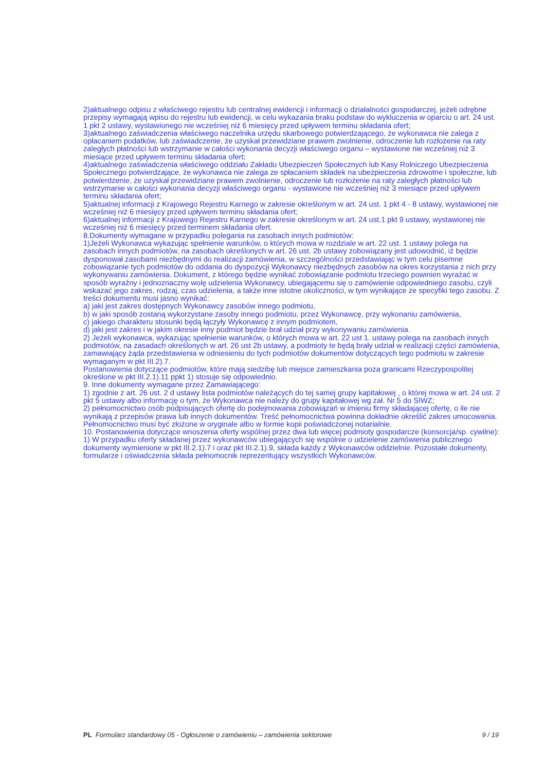2)aktualnego odpisu z właściwego rejestru lub centralnej ewidencji i informacji o działalności gospodarczej, jeżeli odrębne przepisy wymagają wpisu do rejestru lub ewidencji, w celu wykazania braku podstaw do wykluczenia w oparciu o art. 24 ust. 1 pkt 2 ustawy, wystawionego nie wcześniej niż 6 miesięcy przed upływem terminu składania ofert;
3)aktualnego zaświadczenia właściwego naczelnika urzędu skarbowego potwierdzającego, że wykonawca nie zalega z opłacaniem podatków, lub zaświadczenie, że uzyskał przewidziane prawem zwolnienie, odroczenie lub rozłożenie na raty zaległych płatności lub wstrzymanie w całości wykonania decyzji właściwego organu – wystawione nie wcześniej niż 3 miesiące przed upływem terminu składania ofert;
4)aktualnego zaświadczenia właściwego oddziału Zakładu Ubezpieczeń Społecznych lub Kasy Rolniczego Ubezpieczenia Społecznego potwierdzające, że wykonawca nie zalega ze spłacaniem składek na ubezpieczenia zdrowotne i społeczne, lub potwierdzenie, że uzyskał przewidziane prawem zwolnienie, odroczenie lub rozłożenie na raty zaległych płatności lub wstrzymanie w całości wykonania decyzji właściwego organu - wystawione nie wcześniej niż 3 miesiące przed upływem terminu składania ofert;
5)aktualnej informacji z Krajowego Rejestru Karnego w zakresie określonym w art. 24 ust. 1 pkt 4 - 8 ustawy, wystawionej nie wcześniej niż 6 miesięcy przed upływem terminu składania ofert;
6)aktualnej informacji z Krajowego Rejestru Karnego w zakresie określonym w art. 24 ust.1 pkt 9 ustawy, wystawionej nie wcześniej niż 6 miesięcy przed terminem składania ofert.
8.Dokumenty wymagane w przypadku polegania na zasobach innych podmiotów:
1)Jeżeli Wykonawca wykazując spełnienie warunków, o których mowa w rozdziale w art. 22 ust. 1 ustawy polega na zasobach innych podmiotów, na zasobach określonych w art. 26 ust. 2b ustawy zobowiązany jest udowodnić, iż będzie dysponował zasobami niezbędnymi do realizacji zamówienia, w szczególności przedstawiając w tym celu pisemne zobowiązanie tych podmiotów do oddania do dyspozycji Wykonawcy niezbędnych zasobów na okres korzystania z nich przy wykonywaniu zamówienia. Dokument, z którego będzie wynikać zobowiązanie podmiotu trzeciego powinien wyrażać w sposób wyraźny i jednoznaczny wolę udzielenia Wykonawcy, ubiegającemu się o zamówienie odpowiedniego zasobu, czyli wskazać jego zakres, rodzaj, czas udzielenia, a także inne istotne okoliczności, w tym wynikające ze specyfiki tego zasobu. Z treści dokumentu musi jasno wynikać:
a) jaki jest zakres dostępnych Wykonawcy zasobów innego podmiotu,
b) w jaki sposób zostaną wykorzystane zasoby innego podmiotu, przez Wykonawcę, przy wykonaniu zamówienia,
c) jakiego charakteru stosunki będą łączyły Wykonawcę z innym podmiotem,
d) jaki jest zakres i w jakim okresie inny podmiot będzie brał udział przy wykonywaniu zamówienia.
2) Jeżeli wykonawca, wykazując spełnienie warunków, o których mowa w art. 22 ust 1. ustawy polega na zasobach innych podmiotów, na zasadach określonych w art. 26 ust 2b ustawy, a podmioty te będą brały udział w realizacji części zamówienia, zamawiający żąda przedstawienia w odniesieniu do tych podmiotów dokumentów dotyczących tego podmiotu w zakresie wymaganym w pkt III.2).7.
Postanowienia dotyczące podmiotów, które mają siedzibę lub miejsce zamieszkania poza granicami Rzeczypospolitej określone w pkt III.2.1).11 ppkt 1) stosuje się odpowiednio.
9. Inne dokumenty wymagane przez Zamawiającego:
1) zgodnie z art. 26 ust. 2 d ustawy lista podmiotów należących do tej samej grupy kapitałowej , o której mowa w art. 24 ust. 2 pkt 5 ustawy albo informację o tym, że Wykonawca nie należy do grupy kapitałowej wg zał. Nr 5 do SIWZ;
2) pełnomocnictwo osób podpisujących ofertę do podejmowania zobowiązań w imieniu firmy składającej ofertę, o ile nie wynikają z przepisów prawa lub innych dokumentów. Treść pełnomocnictwa powinna dokładnie określić zakres umocowania. Pełnomocnictwo musi być złożone w oryginale albo w formie kopii poświadczonej notarialnie.
10. Postanowienia dotyczące wnoszenia oferty wspólnej przez dwa lub więcej podmioty gospodarcze (konsorcja/sp. cywilne):
1) W przypadku oferty składanej przez wykonawców ubiegających się wspólnie o udzielenie zamówienia publicznego dokumenty wymienione w pkt III.2.1).7 i oraz pkt III.2.1).9, składa każdy z Wykonawców oddzielnie. Pozostałe dokumenty, formularze i oświadczenia składa pełnomocnik reprezentujący wszystkich Wykonawców.
PL Formularz standardowy 05 - Ogłoszenie o zamówieniu – zamówienia sektorowe 9 / 19